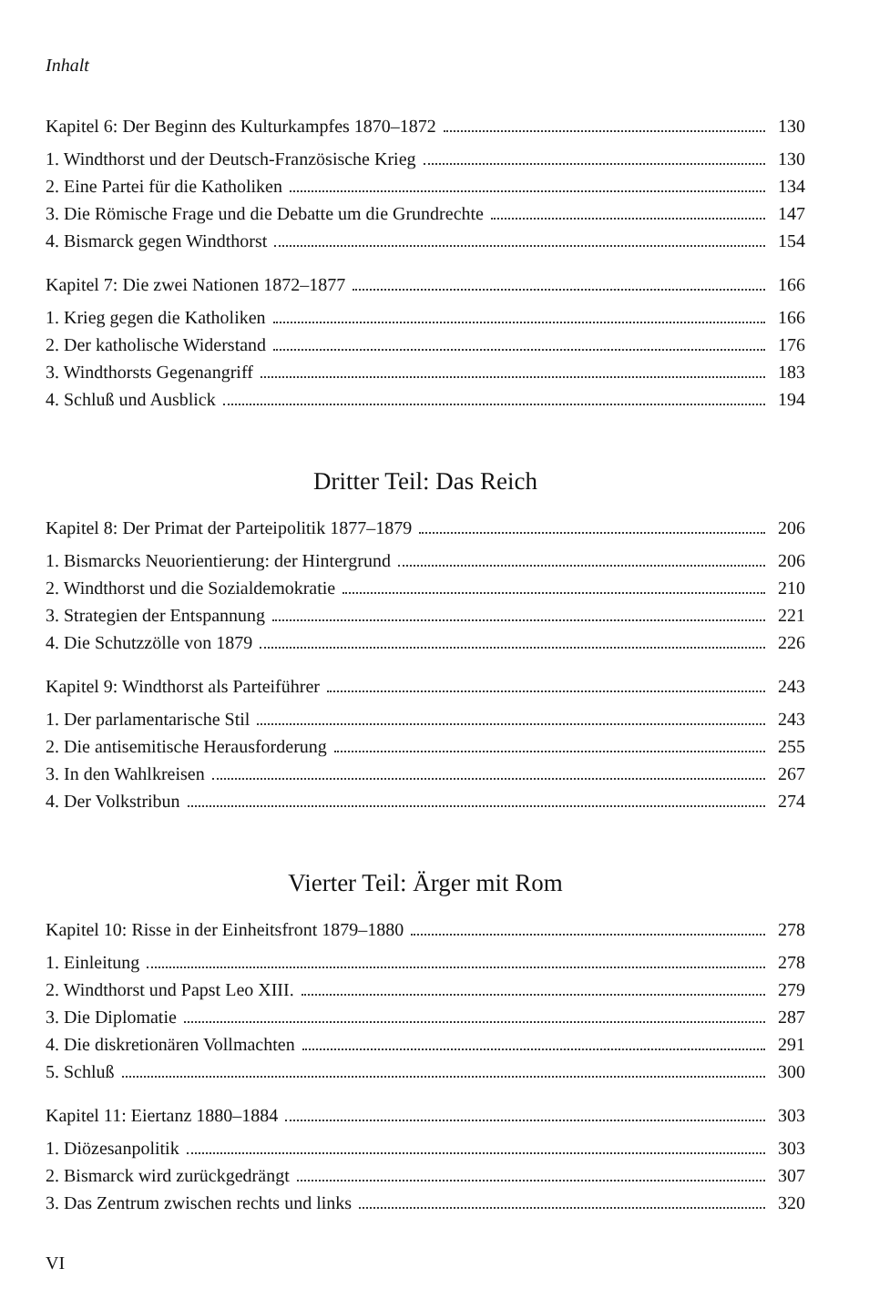Inhalt
Kapitel 6: Der Beginn des Kulturkampfes 1870–1872 130
1. Windthorst und der Deutsch-Französische Krieg 130
2. Eine Partei für die Katholiken 134
3. Die Römische Frage und die Debatte um die Grundrechte 147
4. Bismarck gegen Windthorst 154
Kapitel 7: Die zwei Nationen 1872–1877 166
1. Krieg gegen die Katholiken 166
2. Der katholische Widerstand 176
3. Windthorsts Gegenangriff 183
4. Schluß und Ausblick 194
Dritter Teil: Das Reich
Kapitel 8: Der Primat der Parteipolitik 1877–1879 206
1. Bismarcks Neuorientierung: der Hintergrund 206
2. Windthorst und die Sozialdemokratie 210
3. Strategien der Entspannung 221
4. Die Schutzzölle von 1879 226
Kapitel 9: Windthorst als Parteiführer 243
1. Der parlamentarische Stil 243
2. Die antisemitische Herausforderung 255
3. In den Wahlkreisen 267
4. Der Volkstribun 274
Vierter Teil: Ärger mit Rom
Kapitel 10: Risse in der Einheitsfront 1879–1880 278
1. Einleitung 278
2. Windthorst und Papst Leo XIII. 279
3. Die Diplomatie 287
4. Die diskretionären Vollmachten 291
5. Schluß 300
Kapitel 11: Eiertanz 1880–1884 303
1. Diözesanpolitik 303
2. Bismarck wird zurückgedrängt 307
3. Das Zentrum zwischen rechts und links 320
VI